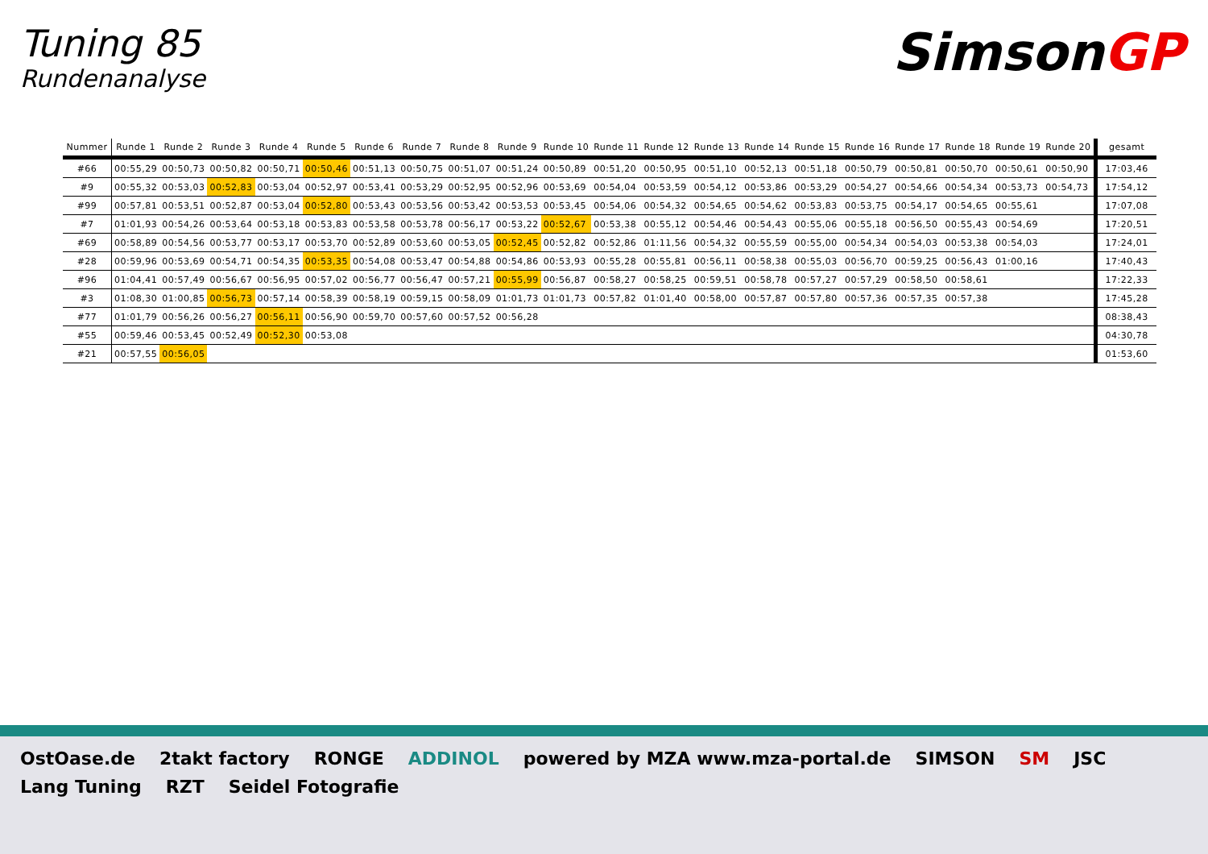Tuning 85
Rundenanalyse
SimsonGP
| Nummer | Runde 1 | Runde 2 | Runde 3 | Runde 4 | Runde 5 | Runde 6 | Runde 7 | Runde 8 | Runde 9 | Runde 10 | Runde 11 | Runde 12 | Runde 13 | Runde 14 | Runde 15 | Runde 16 | Runde 17 | Runde 18 | Runde 19 | Runde 20 | gesamt |
| --- | --- | --- | --- | --- | --- | --- | --- | --- | --- | --- | --- | --- | --- | --- | --- | --- | --- | --- | --- | --- | --- |
| #66 | 00:55,29 | 00:50,73 | 00:50,82 | 00:50,71 | 00:50,46 | 00:51,13 | 00:50,75 | 00:51,07 | 00:51,24 | 00:50,89 | 00:51,20 | 00:50,95 | 00:51,10 | 00:52,13 | 00:51,18 | 00:50,79 | 00:50,81 | 00:50,70 | 00:50,61 | 00:50,90 | 17:03,46 |
| #9 | 00:55,32 | 00:53,03 | 00:52,83 | 00:53,04 | 00:52,97 | 00:53,41 | 00:53,29 | 00:52,95 | 00:52,96 | 00:53,69 | 00:54,04 | 00:53,59 | 00:54,12 | 00:53,86 | 00:53,29 | 00:54,27 | 00:54,66 | 00:54,34 | 00:53,73 | 00:54,73 | 17:54,12 |
| #99 | 00:57,81 | 00:53,51 | 00:52,87 | 00:53,04 | 00:52,80 | 00:53,43 | 00:53,56 | 00:53,42 | 00:53,53 | 00:53,45 | 00:54,06 | 00:54,32 | 00:54,65 | 00:54,62 | 00:53,83 | 00:53,75 | 00:54,17 | 00:54,65 | 00:55,61 | | 17:07,08 |
| #7 | 01:01,93 | 00:54,26 | 00:53,64 | 00:53,18 | 00:53,83 | 00:53,58 | 00:53,78 | 00:56,17 | 00:53,22 | 00:52,67 | 00:53,38 | 00:55,12 | 00:54,46 | 00:54,43 | 00:55,06 | 00:55,18 | 00:56,50 | 00:55,43 | 00:54,69 | | 17:20,51 |
| #69 | 00:58,89 | 00:54,56 | 00:53,77 | 00:53,17 | 00:53,70 | 00:52,89 | 00:53,60 | 00:53,05 | 00:52,45 | 00:52,82 | 00:52,86 | 01:11,56 | 00:54,32 | 00:55,59 | 00:55,00 | 00:54,34 | 00:54,03 | 00:53,38 | 00:54,03 | | 17:24,01 |
| #28 | 00:59,96 | 00:53,69 | 00:54,71 | 00:54,35 | 00:53,35 | 00:54,08 | 00:53,47 | 00:54,88 | 00:54,86 | 00:53,93 | 00:55,28 | 00:55,81 | 00:56,11 | 00:58,38 | 00:55,03 | 00:56,70 | 00:59,25 | 00:56,43 | 01:00,16 | | 17:40,43 |
| #96 | 01:04,41 | 00:57,49 | 00:56,67 | 00:56,95 | 00:57,02 | 00:56,77 | 00:56,47 | 00:57,21 | 00:55,99 | 00:56,87 | 00:58,27 | 00:58,25 | 00:59,51 | 00:58,78 | 00:57,27 | 00:57,29 | 00:58,50 | 00:58,61 | | | 17:22,33 |
| #3 | 01:08,30 | 01:00,85 | 00:56,73 | 00:57,14 | 00:58,39 | 00:58,19 | 00:59,15 | 00:58,09 | 01:01,73 | 01:01,73 | 00:57,82 | 01:01,40 | 00:58,00 | 00:57,87 | 00:57,80 | 00:57,36 | 00:57,35 | 00:57,38 | | | 17:45,28 |
| #77 | 01:01,79 | 00:56,26 | 00:56,27 | 00:56,11 | 00:56,90 | 00:59,70 | 00:57,60 | 00:57,52 | 00:56,28 | | | | | | | | | | | | 08:38,43 |
| #55 | 00:59,46 | 00:53,45 | 00:52,49 | 00:52,30 | 00:53,08 | | | | | | | | | | | | | | | | 04:30,78 |
| #21 | 00:57,55 | 00:56,05 | | | | | | | | | | | | | | | | | | | 01:53,60 |
OstOase.de 2takt factory RONGE ADDINOL powered by MZA www.mza-portal.de SIMSON SM JSC Lang Tuning RZT Seidel Fotografie